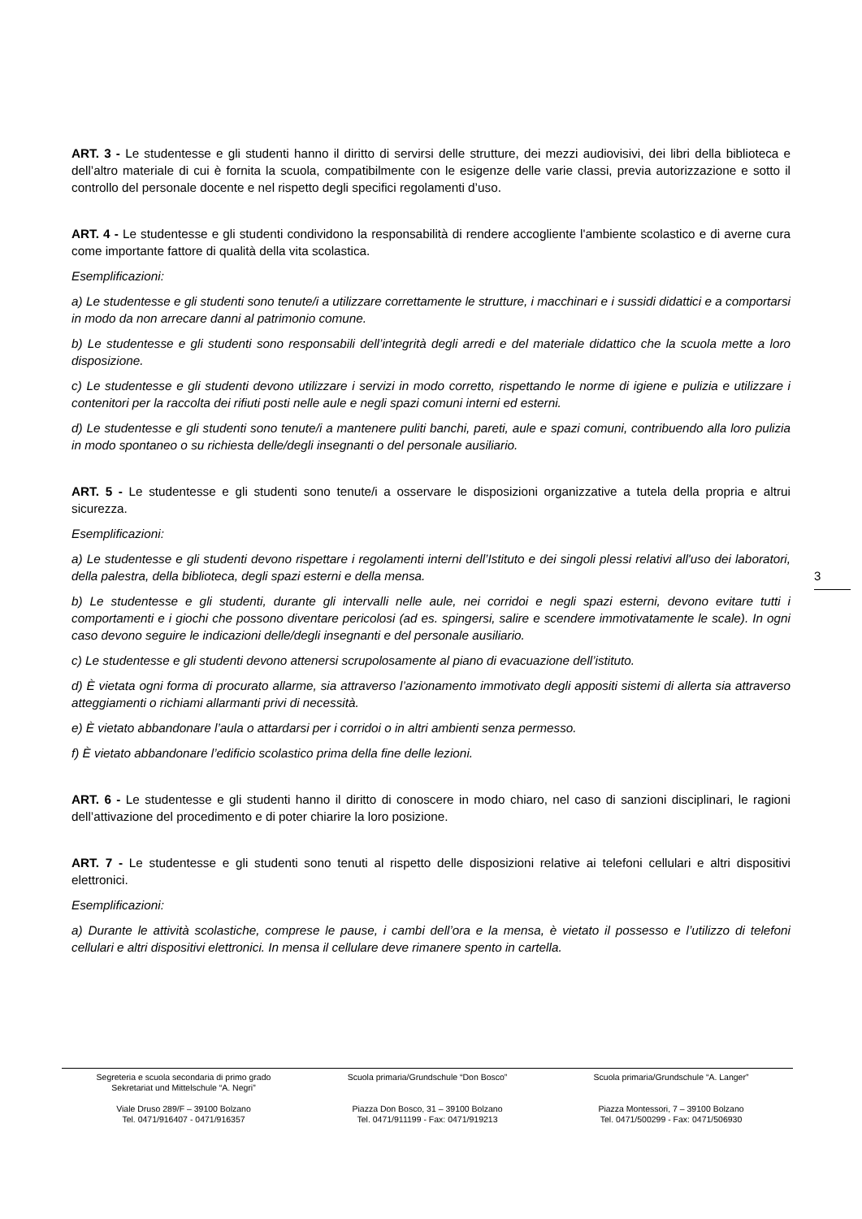ART. 3 - Le studentesse e gli studenti hanno il diritto di servirsi delle strutture, dei mezzi audiovisivi, dei libri della biblioteca e dell’altro materiale di cui è fornita la scuola, compatibilmente con le esigenze delle varie classi, previa autorizzazione e sotto il controllo del personale docente e nel rispetto degli specifici regolamenti d’uso.
ART. 4 - Le studentesse e gli studenti condividono la responsabilità di rendere accogliente l'ambiente scolastico e di averne cura come importante fattore di qualità della vita scolastica.
Esemplificazioni:
a) Le studentesse e gli studenti sono tenute/i a utilizzare correttamente le strutture, i macchinari e i sussidi didattici e a comportarsi in modo da non arrecare danni al patrimonio comune.
b) Le studentesse e gli studenti sono responsabili dell’integrità degli arredi e del materiale didattico che la scuola mette a loro disposizione.
c) Le studentesse e gli studenti devono utilizzare i servizi in modo corretto, rispettando le norme di igiene e pulizia e utilizzare i contenitori per la raccolta dei rifiuti posti nelle aule e negli spazi comuni interni ed esterni.
d) Le studentesse e gli studenti sono tenute/i a mantenere puliti banchi, pareti, aule e spazi comuni, contribuendo alla loro pulizia in modo spontaneo o su richiesta delle/degli insegnanti o del personale ausiliario.
ART. 5 - Le studentesse e gli studenti sono tenute/i a osservare le disposizioni organizzative a tutela della propria e altrui sicurezza.
Esemplificazioni:
a) Le studentesse e gli studenti devono rispettare i regolamenti interni dell’Istituto e dei singoli plessi relativi all'uso dei laboratori, della palestra, della biblioteca, degli spazi esterni e della mensa.
b) Le studentesse e gli studenti, durante gli intervalli nelle aule, nei corridoi e negli spazi esterni, devono evitare tutti i comportamenti e i giochi che possono diventare pericolosi (ad es. spingersi, salire e scendere immotivatamente le scale). In ogni caso devono seguire le indicazioni delle/degli insegnanti e del personale ausiliario.
c) Le studentesse e gli studenti devono attenersi scrupolosamente al piano di evacuazione dell’istituto.
d) È vietata ogni forma di procurato allarme, sia attraverso l’azionamento immotivato degli appositi sistemi di allerta sia attraverso atteggiamenti o richiami allarmanti privi di necessità.
e) È vietato abbandonare l’aula o attardarsi per i corridoi o in altri ambienti senza permesso.
f) È vietato abbandonare l’edificio scolastico prima della fine delle lezioni.
ART. 6 - Le studentesse e gli studenti hanno il diritto di conoscere in modo chiaro, nel caso di sanzioni disciplinari, le ragioni dell’attivazione del procedimento e di poter chiarire la loro posizione.
ART. 7 - Le studentesse e gli studenti sono tenuti al rispetto delle disposizioni relative ai telefoni cellulari e altri dispositivi elettronici.
Esemplificazioni:
a) Durante le attività scolastiche, comprese le pause, i cambi dell’ora e la mensa, è vietato il possesso e l’utilizzo di telefoni cellulari e altri dispositivi elettronici. In mensa il cellulare deve rimanere spento in cartella.
3
Segreteria e scuola secondaria di primo grado
Sekretariat und Mittelschule “A. Negri”
Viale Druso 289/F – 39100 Bolzano
Tel. 0471/916407 - 0471/916357
Scuola primaria/Grundschule “Don Bosco”
Piazza Don Bosco, 31 – 39100 Bolzano
Tel. 0471/911199 - Fax: 0471/919213
Scuola primaria/Grundschule “A. Langer”
Piazza Montessori, 7 – 39100 Bolzano
Tel. 0471/500299 - Fax: 0471/506930